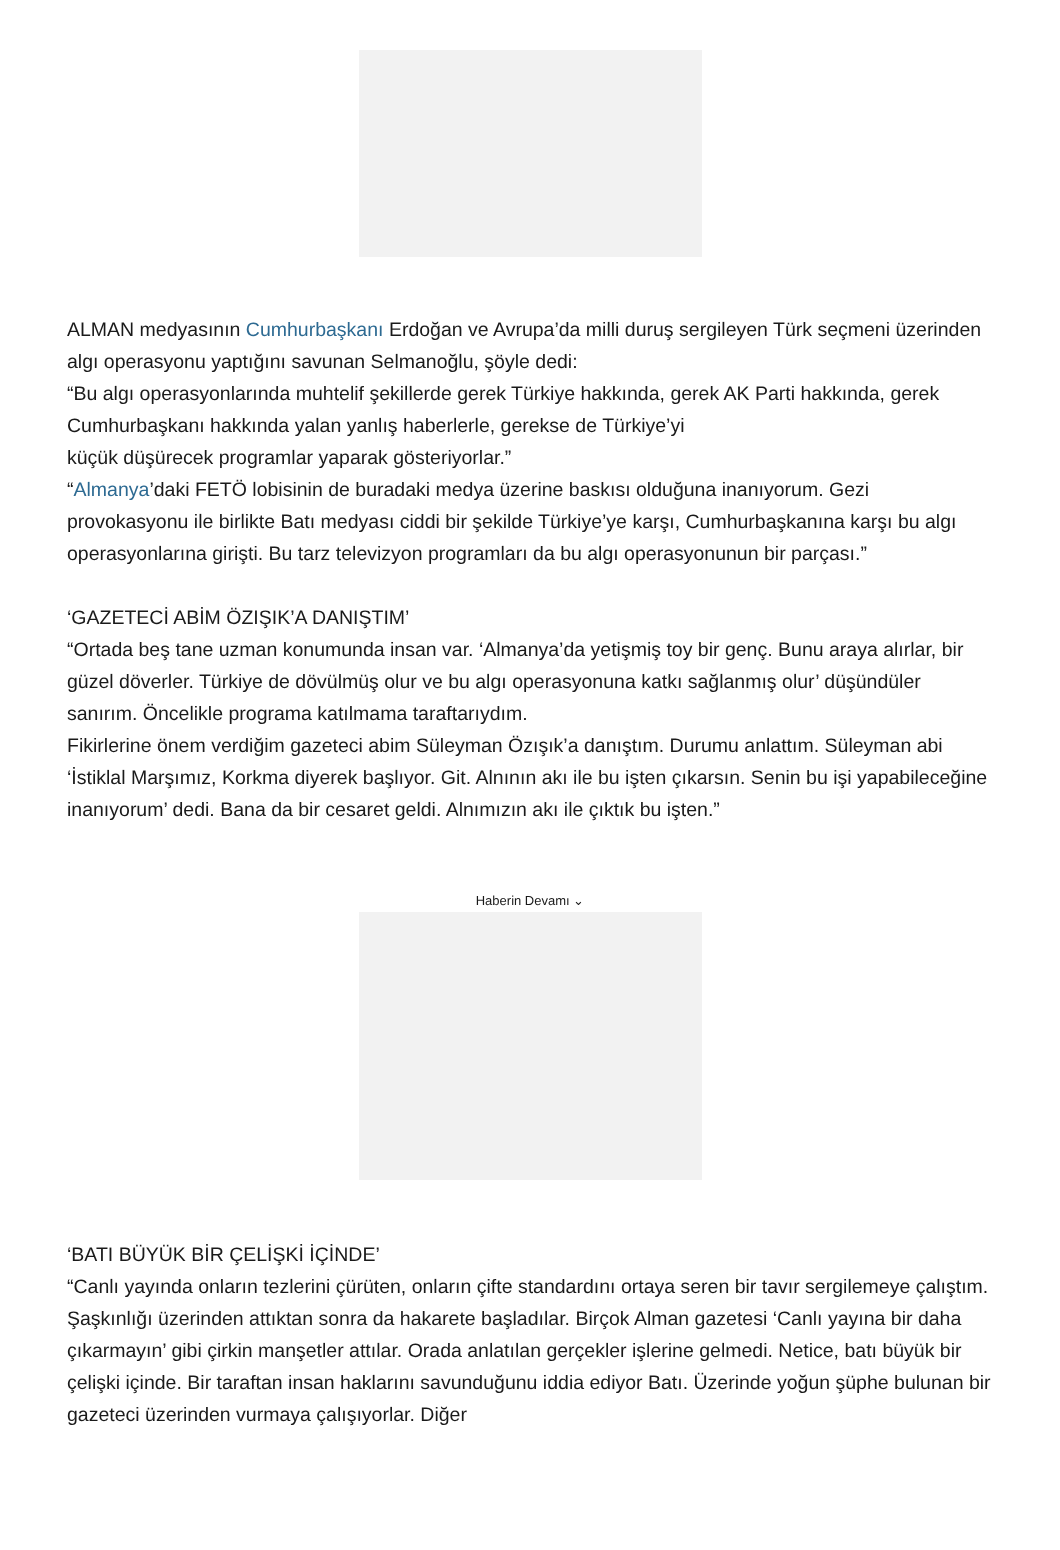ALMAN medyasının Cumhurbaşkanı Erdoğan ve Avrupa’da milli duruş sergileyen Türk seçmeni üzerinden algı operasyonu yaptığını savunan Selmanoğlu, şöyle dedi:
“Bu algı operasyonlarında muhtelif şekillerde gerek Türkiye hakkında, gerek AK Parti hakkında, gerek Cumhurbaşkanı hakkında yalan yanlış haberlerle, gerekse de Türkiye’yi
küçük düşürecek programlar yaparak gösteriyorlar.”
“Almanya’daki FETÖ lobisinin de buradaki medya üzerine baskısı olduğuna inanıyorum. Gezi provokasyonu ile birlikte Batı medyası ciddi bir şekilde Türkiye’ye karşı, Cumhurbaşkanına karşı bu algı operasyonlarına girişti. Bu tarz televizyon programları da bu algı operasyonunun bir parçası.”
‘GAZETECİ ABİM ÖZIŞIK’A DANIŞTIM’
“Ortada beş tane uzman konumunda insan var. ‘Almanya’da yetişmiş toy bir genç. Bunu araya alırlar, bir güzel döverler. Türkiye de dövülmüş olur ve bu algı operasyonuna katkı sağlanmış olur’ düşündüler sanırım. Öncelikle programa katılmama taraftarıydım.
Fikirlerine önem verdiğim gazeteci abim Süleyman Özışık’a danıştım. Durumu anlattım. Süleyman abi ‘İstiklal Marşımız, Korkma diyerek başlıyor. Git. Alnının akı ile bu işten çıkarsın. Senin bu işi yapabileceğine inanıyorum’ dedi. Bana da bir cesaret geldi. Alnımızın akı ile çıktık bu işten.”
Haberin Devamı ⌄
‘BATI BÜYÜK BİR ÇELİŞKİ İÇİNDE’
“Canlı yayında onların tezlerini çürüten, onların çifte standardını ortaya seren bir tavır sergilemeye çalıştım. Şaşkınlığı üzerinden attıktan sonra da hakarete başladılar. Birçok Alman gazetesi ‘Canlı yayına bir daha çıkarmayın’ gibi çirkin manşetler attılar. Orada anlatılan gerçekler işlerine gelmedi. Netice, batı büyük bir çelişki içinde. Bir taraftan insan haklarını savunduğunu iddia ediyor Batı. Üzerinde yoğun şüphe bulunan bir gazeteci üzerinden vurmaya çalışıyorlar. Diğer